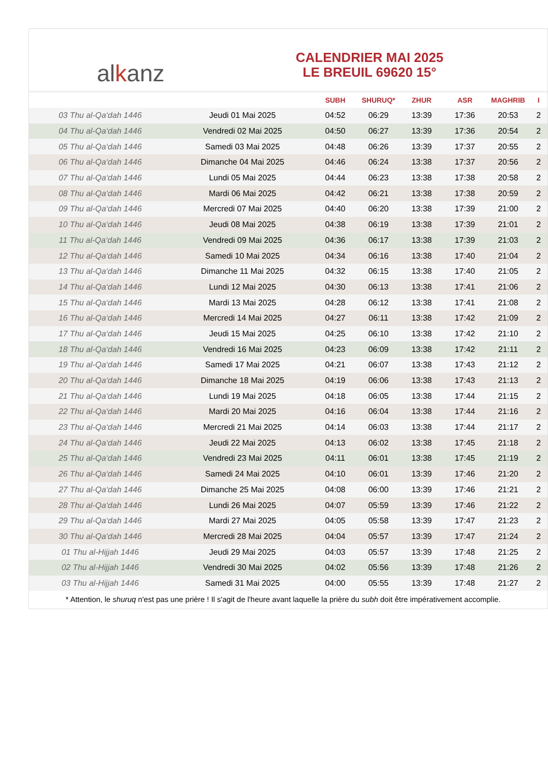al k anz
CALENDRIER MAI 2025
LE BREUIL 69620 15°
| | | SUBH | SHURUQ* | ZHUR | ASR | MAGHRIB | I |
| --- | --- | --- | --- | --- | --- | --- | --- |
| 03 Thu al-Qa‘dah 1446 | Jeudi 01 Mai 2025 | 04:52 | 06:29 | 13:39 | 17:36 | 20:53 | 2 |
| 04 Thu al-Qa‘dah 1446 | Vendredi 02 Mai 2025 | 04:50 | 06:27 | 13:39 | 17:36 | 20:54 | 2 |
| 05 Thu al-Qa‘dah 1446 | Samedi 03 Mai 2025 | 04:48 | 06:26 | 13:39 | 17:37 | 20:55 | 2 |
| 06 Thu al-Qa‘dah 1446 | Dimanche 04 Mai 2025 | 04:46 | 06:24 | 13:38 | 17:37 | 20:56 | 2 |
| 07 Thu al-Qa‘dah 1446 | Lundi 05 Mai 2025 | 04:44 | 06:23 | 13:38 | 17:38 | 20:58 | 2 |
| 08 Thu al-Qa‘dah 1446 | Mardi 06 Mai 2025 | 04:42 | 06:21 | 13:38 | 17:38 | 20:59 | 2 |
| 09 Thu al-Qa‘dah 1446 | Mercredi 07 Mai 2025 | 04:40 | 06:20 | 13:38 | 17:39 | 21:00 | 2 |
| 10 Thu al-Qa‘dah 1446 | Jeudi 08 Mai 2025 | 04:38 | 06:19 | 13:38 | 17:39 | 21:01 | 2 |
| 11 Thu al-Qa‘dah 1446 | Vendredi 09 Mai 2025 | 04:36 | 06:17 | 13:38 | 17:39 | 21:03 | 2 |
| 12 Thu al-Qa‘dah 1446 | Samedi 10 Mai 2025 | 04:34 | 06:16 | 13:38 | 17:40 | 21:04 | 2 |
| 13 Thu al-Qa‘dah 1446 | Dimanche 11 Mai 2025 | 04:32 | 06:15 | 13:38 | 17:40 | 21:05 | 2 |
| 14 Thu al-Qa‘dah 1446 | Lundi 12 Mai 2025 | 04:30 | 06:13 | 13:38 | 17:41 | 21:06 | 2 |
| 15 Thu al-Qa‘dah 1446 | Mardi 13 Mai 2025 | 04:28 | 06:12 | 13:38 | 17:41 | 21:08 | 2 |
| 16 Thu al-Qa‘dah 1446 | Mercredi 14 Mai 2025 | 04:27 | 06:11 | 13:38 | 17:42 | 21:09 | 2 |
| 17 Thu al-Qa‘dah 1446 | Jeudi 15 Mai 2025 | 04:25 | 06:10 | 13:38 | 17:42 | 21:10 | 2 |
| 18 Thu al-Qa‘dah 1446 | Vendredi 16 Mai 2025 | 04:23 | 06:09 | 13:38 | 17:42 | 21:11 | 2 |
| 19 Thu al-Qa‘dah 1446 | Samedi 17 Mai 2025 | 04:21 | 06:07 | 13:38 | 17:43 | 21:12 | 2 |
| 20 Thu al-Qa‘dah 1446 | Dimanche 18 Mai 2025 | 04:19 | 06:06 | 13:38 | 17:43 | 21:13 | 2 |
| 21 Thu al-Qa‘dah 1446 | Lundi 19 Mai 2025 | 04:18 | 06:05 | 13:38 | 17:44 | 21:15 | 2 |
| 22 Thu al-Qa‘dah 1446 | Mardi 20 Mai 2025 | 04:16 | 06:04 | 13:38 | 17:44 | 21:16 | 2 |
| 23 Thu al-Qa‘dah 1446 | Mercredi 21 Mai 2025 | 04:14 | 06:03 | 13:38 | 17:44 | 21:17 | 2 |
| 24 Thu al-Qa‘dah 1446 | Jeudi 22 Mai 2025 | 04:13 | 06:02 | 13:38 | 17:45 | 21:18 | 2 |
| 25 Thu al-Qa‘dah 1446 | Vendredi 23 Mai 2025 | 04:11 | 06:01 | 13:38 | 17:45 | 21:19 | 2 |
| 26 Thu al-Qa‘dah 1446 | Samedi 24 Mai 2025 | 04:10 | 06:01 | 13:39 | 17:46 | 21:20 | 2 |
| 27 Thu al-Qa‘dah 1446 | Dimanche 25 Mai 2025 | 04:08 | 06:00 | 13:39 | 17:46 | 21:21 | 2 |
| 28 Thu al-Qa‘dah 1446 | Lundi 26 Mai 2025 | 04:07 | 05:59 | 13:39 | 17:46 | 21:22 | 2 |
| 29 Thu al-Qa‘dah 1446 | Mardi 27 Mai 2025 | 04:05 | 05:58 | 13:39 | 17:47 | 21:23 | 2 |
| 30 Thu al-Qa‘dah 1446 | Mercredi 28 Mai 2025 | 04:04 | 05:57 | 13:39 | 17:47 | 21:24 | 2 |
| 01 Thu al-Hijjah 1446 | Jeudi 29 Mai 2025 | 04:03 | 05:57 | 13:39 | 17:48 | 21:25 | 2 |
| 02 Thu al-Hijjah 1446 | Vendredi 30 Mai 2025 | 04:02 | 05:56 | 13:39 | 17:48 | 21:26 | 2 |
| 03 Thu al-Hijjah 1446 | Samedi 31 Mai 2025 | 04:00 | 05:55 | 13:39 | 17:48 | 21:27 | 2 |
* Attention, le shuruq n'est pas une prière ! Il s'agit de l'heure avant laquelle la prière du subh doit être impérativement accomplie.